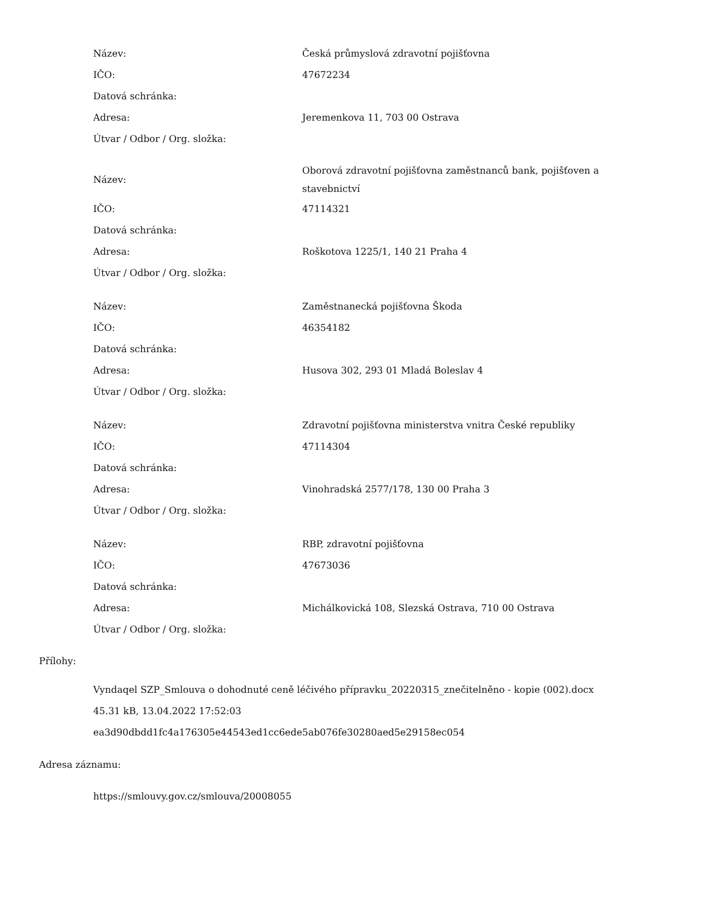| Název: | Česká průmyslová zdravotní pojišťovna |
| IČO: | 47672234 |
| Datová schránka: | |
| Adresa: | Jeremenkova 11, 703 00 Ostrava |
| Útvar / Odbor / Org. složka: | |
| Název: | Oborová zdravotní pojišťovna zaměstnanců bank, pojišťoven a stavebnictví |
| IČO: | 47114321 |
| Datová schránka: | |
| Adresa: | Roškotova 1225/1, 140 21 Praha 4 |
| Útvar / Odbor / Org. složka: | |
| Název: | Zaměstnanecká pojišťovna Škoda |
| IČO: | 46354182 |
| Datová schránka: | |
| Adresa: | Husova 302, 293 01 Mladá Boleslav 4 |
| Útvar / Odbor / Org. složka: | |
| Název: | Zdravotní pojišťovna ministerstva vnitra České republiky |
| IČO: | 47114304 |
| Datová schránka: | |
| Adresa: | Vinohradská 2577/178, 130 00 Praha 3 |
| Útvar / Odbor / Org. složka: | |
| Název: | RBP, zdravotní pojišťovna |
| IČO: | 47673036 |
| Datová schránka: | |
| Adresa: | Michálkovická 108, Slezská Ostrava, 710 00 Ostrava |
| Útvar / Odbor / Org. složka: | |
Přílohy:
Vyndaqel SZP_Smlouva o dohodnuté ceně léčivého přípravku_20220315_znečitelněno - kopie (002).docx
45.31 kB, 13.04.2022 17:52:03
ea3d90dbdd1fc4a176305e44543ed1cc6ede5ab076fe30280aed5e29158ec054
Adresa záznamu:
https://smlouvy.gov.cz/smlouva/20008055